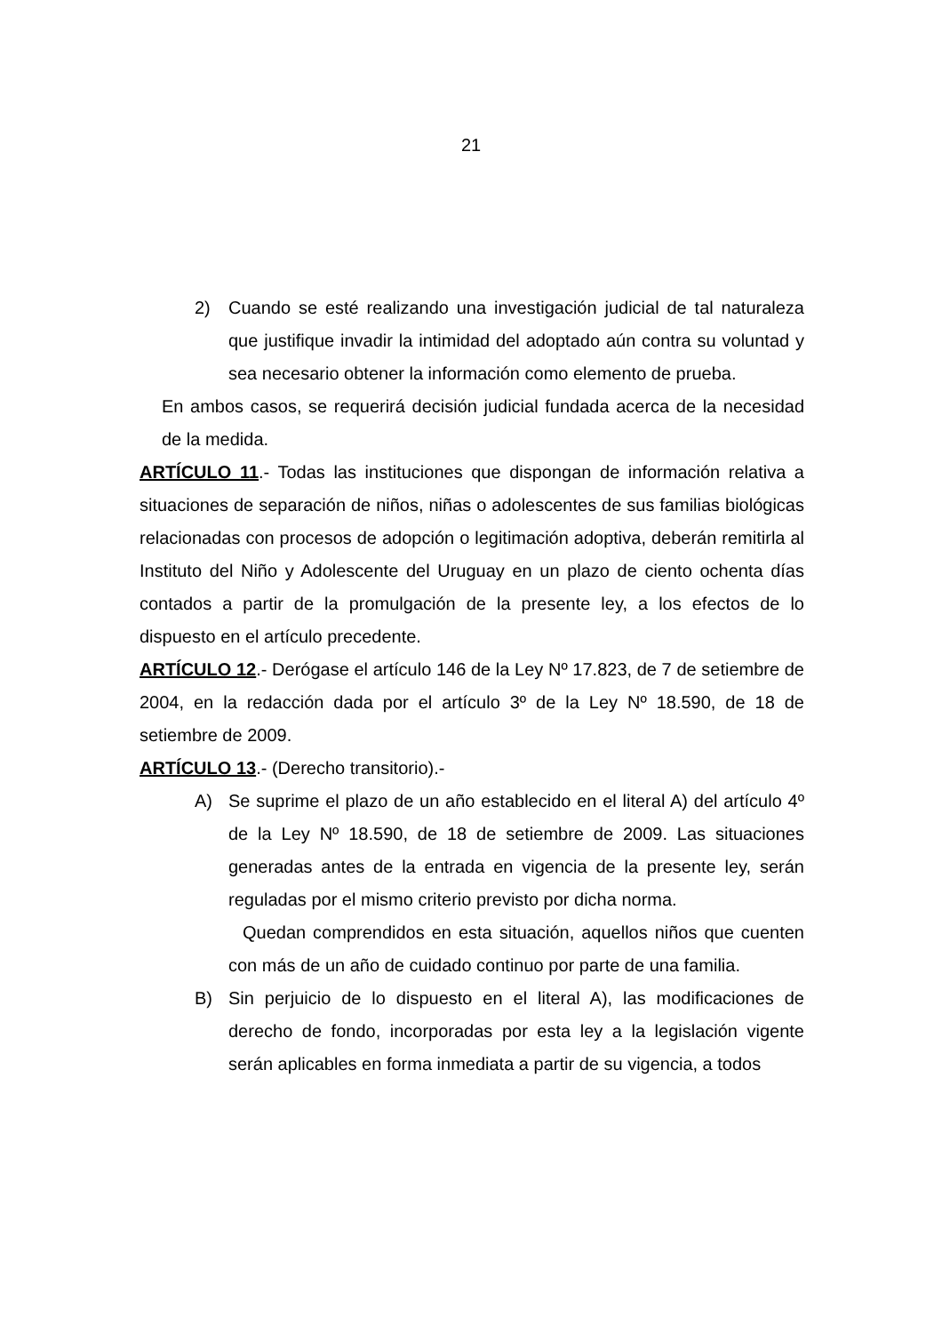21
2) Cuando se esté realizando una investigación judicial de tal naturaleza que justifique invadir la intimidad del adoptado aún contra su voluntad y sea necesario obtener la información como elemento de prueba.
En ambos casos, se requerirá decisión judicial fundada acerca de la necesidad de la medida.
ARTÍCULO 11.- Todas las instituciones que dispongan de información relativa a situaciones de separación de niños, niñas o adolescentes de sus familias biológicas relacionadas con procesos de adopción o legitimación adoptiva, deberán remitirla al Instituto del Niño y Adolescente del Uruguay en un plazo de ciento ochenta días contados a partir de la promulgación de la presente ley, a los efectos de lo dispuesto en el artículo precedente.
ARTÍCULO 12.- Derógase el artículo 146 de la Ley Nº 17.823, de 7 de setiembre de 2004, en la redacción dada por el artículo 3º de la Ley Nº 18.590, de 18 de setiembre de 2009.
ARTÍCULO 13.- (Derecho transitorio).-
A) Se suprime el plazo de un año establecido en el literal A) del artículo 4º de la Ley Nº 18.590, de 18 de setiembre de 2009. Las situaciones generadas antes de la entrada en vigencia de la presente ley, serán reguladas por el mismo criterio previsto por dicha norma.
Quedan comprendidos en esta situación, aquellos niños que cuenten con más de un año de cuidado continuo por parte de una familia.
B) Sin perjuicio de lo dispuesto en el literal A), las modificaciones de derecho de fondo, incorporadas por esta ley a la legislación vigente serán aplicables en forma inmediata a partir de su vigencia, a todos